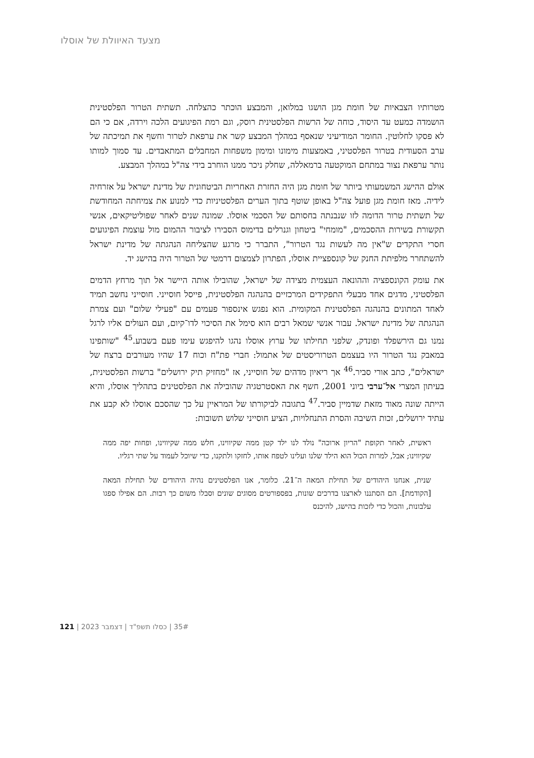מצעד האיוולת של אוסלו
מטרותיו הצבאיות של חומת מגן הושגו במלואן, והמבצע הוכתר כהצלחה. תשתית הטרור הפלסטינית הושמדה כמעט עד היסוד, כוחה של הרשות הפלסטינית רוסק, וגם רמת הפיגועים הלכה וירדה, אם כי הם לא פסקו לחלוטין. החומר המודיעיני שנאסף במהלך המבצע קשר את ערפאת לטרור וחשף את תמיכתה של ערב הסעודית בטרור הפלסטיני, באמצעות מימונו ומימון משפחות המחבלים המתאבדים. עד סמוך למותו נותר ערפאת נצור במתחם המוקטעה ברמאללה, שחלק ניכר ממנו הוחרב בידי צה"ל במהלך המבצע.
אולם ההישג המשמעותי ביותר של חומת מגן היה החזרת האחריות הביטחונית של מדינת ישראל על אזרחיה לידיה. מאז חומת מגן פועל צה"ל באופן שוטף בתוך הערים הפלסטיניות כדי למנוע את צמיחתה המחודשת של תשתית טרור הדומה לזו שנבנתה בחסותם של הסכמי אוסלו. שמונה שנים לאחר שפוליטיקאים, אנשי תקשורת בשירות ההסכמים, "מומחי" ביטחון וגנרלים בדימוס הסבירו לציבור ההמום מול עוצמת הפיגועים חסרי התקדים ש"אין מה לעשות נגד הטרור", התברר כי מרגע שהצליחה הנהגתה של מדינת ישראל להשתחרר מלפיתת החנק של קונספציית אוסלו, הפתרון לצמצום דרמטי של הטרור היה בהישג יד.
את עומק הקונספציה וההונאה העצמית מצידה של ישראל, שהובילו אותה היישר אל תוך מרחץ הדמים הפלסטיני, מדגים אחד מבעלי התפקידים המרכזיים בהנהגה הפלסטינית, פייסל חוסייני. חוסייני נחשב תמיד לאחד המתונים בהנהגה הפלסטינית המקומית. הוא נפגש אינספור פעמים עם "פעילי שלום" ועם צמרת הנהגתה של מדינת ישראל. עבור אנשי שמאל רבים הוא סימל את הסיכוי לדו־קיום, ועם העולים אליו לרגל נמנו גם הירשפלד ופונדק, שלפני תחילתו של ערוץ אוסלו נהגו להיפגש עימו פעם בשבוע.<sup>45</sup> "שותפינו במאבק נגד הטרור היו בעצמם הטרוריסטים של אתמול: חברי פת"ח וכוח 17 שהיו מעורבים ברצח של ישראלים", כתב אורי סביר.<sup>46</sup> אך ריאיון מדהים של חוסייני, אז "מחזיק תיק ירושלים" ברשות הפלסטינית, בעיתון המצרי אל־ערבי ביוני 2001, חשף את האסטרטגיה שהובילה את הפלסטינים בתהליך אוסלו, והיא הייתה שונה מאוד מזאת שדמיין סביר.<sup>47</sup> בתגובה לביקורתו של המראיין על כך שהסכם אוסלו לא קבע את עתיד ירושלים, זכות השיבה והסרת התנחלויות, הציע חוסייני שלוש תשובות:
ראשית, לאחר תקופת "הריון ארוכה" נולד לנו ילד קטן ממה שקיווינו, חלש ממה שקיווינו, ופחות יפה ממה שקיווינו; אבל, למרות הכול הוא הילד שלנו ועלינו לטפח אותו, לחזקו ולתקנו, כדי שיוכל לעמוד על שתי רגליו.
שנית, אנחנו היהודים של תחילת המאה ה־21. כלומר, אנו הפלסטינים נהיה היהודים של תחילת המאה [הקודמת]. הם הסתננו לארצנו בדרכים שונות, בפספורטים מסוגים שונים וסבלו משום כך רבות. הם אפילו ספגו עלבונות, והכול כדי לזכות בהישג, להיכנס
35# | כסלו תשפ"ד | דצמבר 2023 | 121